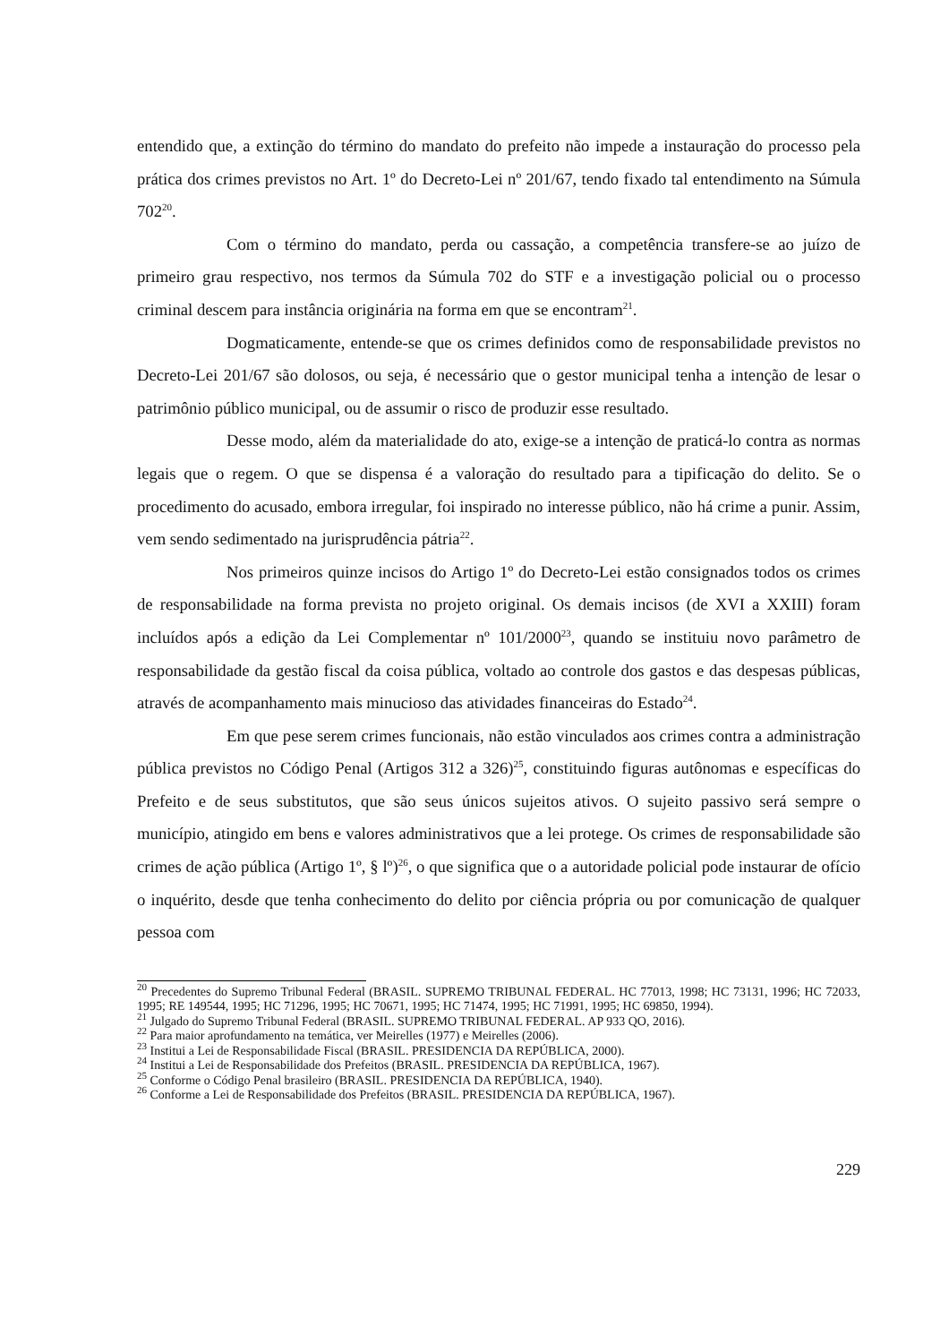entendido que, a extinção do término do mandato do prefeito não impede a instauração do processo pela prática dos crimes previstos no Art. 1º do Decreto-Lei nº 201/67, tendo fixado tal entendimento na Súmula 702<sup>20</sup>.
Com o término do mandato, perda ou cassação, a competência transfere-se ao juízo de primeiro grau respectivo, nos termos da Súmula 702 do STF e a investigação policial ou o processo criminal descem para instância originária na forma em que se encontram<sup>21</sup>.
Dogmaticamente, entende-se que os crimes definidos como de responsabilidade previstos no Decreto-Lei 201/67 são dolosos, ou seja, é necessário que o gestor municipal tenha a intenção de lesar o patrimônio público municipal, ou de assumir o risco de produzir esse resultado.
Desse modo, além da materialidade do ato, exige-se a intenção de praticá-lo contra as normas legais que o regem. O que se dispensa é a valoração do resultado para a tipificação do delito. Se o procedimento do acusado, embora irregular, foi inspirado no interesse público, não há crime a punir. Assim, vem sendo sedimentado na jurisprudência pátria<sup>22</sup>.
Nos primeiros quinze incisos do Artigo 1º do Decreto-Lei estão consignados todos os crimes de responsabilidade na forma prevista no projeto original. Os demais incisos (de XVI a XXIII) foram incluídos após a edição da Lei Complementar nº 101/2000<sup>23</sup>, quando se instituiu novo parâmetro de responsabilidade da gestão fiscal da coisa pública, voltado ao controle dos gastos e das despesas públicas, através de acompanhamento mais minucioso das atividades financeiras do Estado<sup>24</sup>.
Em que pese serem crimes funcionais, não estão vinculados aos crimes contra a administração pública previstos no Código Penal (Artigos 312 a 326)<sup>25</sup>, constituindo figuras autônomas e específicas do Prefeito e de seus substitutos, que são seus únicos sujeitos ativos. O sujeito passivo será sempre o município, atingido em bens e valores administrativos que a lei protege. Os crimes de responsabilidade são crimes de ação pública (Artigo 1º, § lº)<sup>26</sup>, o que significa que o a autoridade policial pode instaurar de ofício o inquérito, desde que tenha conhecimento do delito por ciência própria ou por comunicação de qualquer pessoa com
<sup>20</sup> Precedentes do Supremo Tribunal Federal (BRASIL. SUPREMO TRIBUNAL FEDERAL. HC 77013, 1998; HC 73131, 1996; HC 72033, 1995; RE 149544, 1995; HC 71296, 1995; HC 70671, 1995; HC 71474, 1995; HC 71991, 1995; HC 69850, 1994).
<sup>21</sup> Julgado do Supremo Tribunal Federal (BRASIL. SUPREMO TRIBUNAL FEDERAL. AP 933 QO, 2016).
<sup>22</sup> Para maior aprofundamento na temática, ver Meirelles (1977) e Meirelles (2006).
<sup>23</sup> Institui a Lei de Responsabilidade Fiscal (BRASIL. PRESIDENCIA DA REPÚBLICA, 2000).
<sup>24</sup> Institui a Lei de Responsabilidade dos Prefeitos (BRASIL. PRESIDENCIA DA REPÚBLICA, 1967).
<sup>25</sup> Conforme o Código Penal brasileiro (BRASIL. PRESIDENCIA DA REPÚBLICA, 1940).
<sup>26</sup> Conforme a Lei de Responsabilidade dos Prefeitos (BRASIL. PRESIDENCIA DA REPÚBLICA, 1967).
229